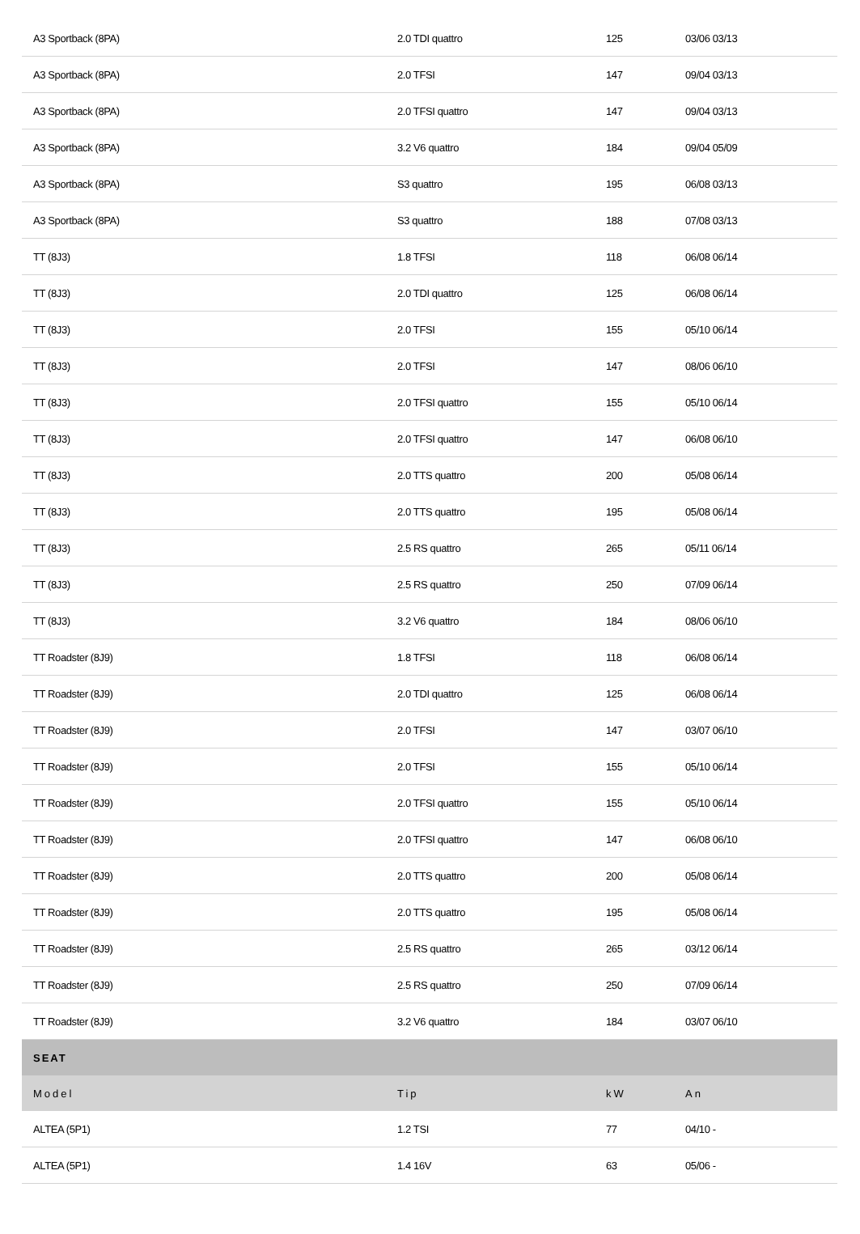| A3 Sportback (8PA) | 2.0 TDI quattro | 125 | 03/06 03/13 |
| A3 Sportback (8PA) | 2.0 TFSI | 147 | 09/04 03/13 |
| A3 Sportback (8PA) | 2.0 TFSI quattro | 147 | 09/04 03/13 |
| A3 Sportback (8PA) | 3.2 V6 quattro | 184 | 09/04 05/09 |
| A3 Sportback (8PA) | S3 quattro | 195 | 06/08 03/13 |
| A3 Sportback (8PA) | S3 quattro | 188 | 07/08 03/13 |
| TT (8J3) | 1.8 TFSI | 118 | 06/08 06/14 |
| TT (8J3) | 2.0 TDI quattro | 125 | 06/08 06/14 |
| TT (8J3) | 2.0 TFSI | 155 | 05/10 06/14 |
| TT (8J3) | 2.0 TFSI | 147 | 08/06 06/10 |
| TT (8J3) | 2.0 TFSI quattro | 155 | 05/10 06/14 |
| TT (8J3) | 2.0 TFSI quattro | 147 | 06/08 06/10 |
| TT (8J3) | 2.0 TTS quattro | 200 | 05/08 06/14 |
| TT (8J3) | 2.0 TTS quattro | 195 | 05/08 06/14 |
| TT (8J3) | 2.5 RS quattro | 265 | 05/11 06/14 |
| TT (8J3) | 2.5 RS quattro | 250 | 07/09 06/14 |
| TT (8J3) | 3.2 V6 quattro | 184 | 08/06 06/10 |
| TT Roadster (8J9) | 1.8 TFSI | 118 | 06/08 06/14 |
| TT Roadster (8J9) | 2.0 TDI quattro | 125 | 06/08 06/14 |
| TT Roadster (8J9) | 2.0 TFSI | 147 | 03/07 06/10 |
| TT Roadster (8J9) | 2.0 TFSI | 155 | 05/10 06/14 |
| TT Roadster (8J9) | 2.0 TFSI quattro | 155 | 05/10 06/14 |
| TT Roadster (8J9) | 2.0 TFSI quattro | 147 | 06/08 06/10 |
| TT Roadster (8J9) | 2.0 TTS quattro | 200 | 05/08 06/14 |
| TT Roadster (8J9) | 2.0 TTS quattro | 195 | 05/08 06/14 |
| TT Roadster (8J9) | 2.5 RS quattro | 265 | 03/12 06/14 |
| TT Roadster (8J9) | 2.5 RS quattro | 250 | 07/09 06/14 |
| TT Roadster (8J9) | 3.2 V6 quattro | 184 | 03/07 06/10 |
| SEAT | | | |
| Model | Tip | kW | An |
| ALTEA (5P1) | 1.2 TSI | 77 | 04/10 - |
| ALTEA (5P1) | 1.4 16V | 63 | 05/06 - |